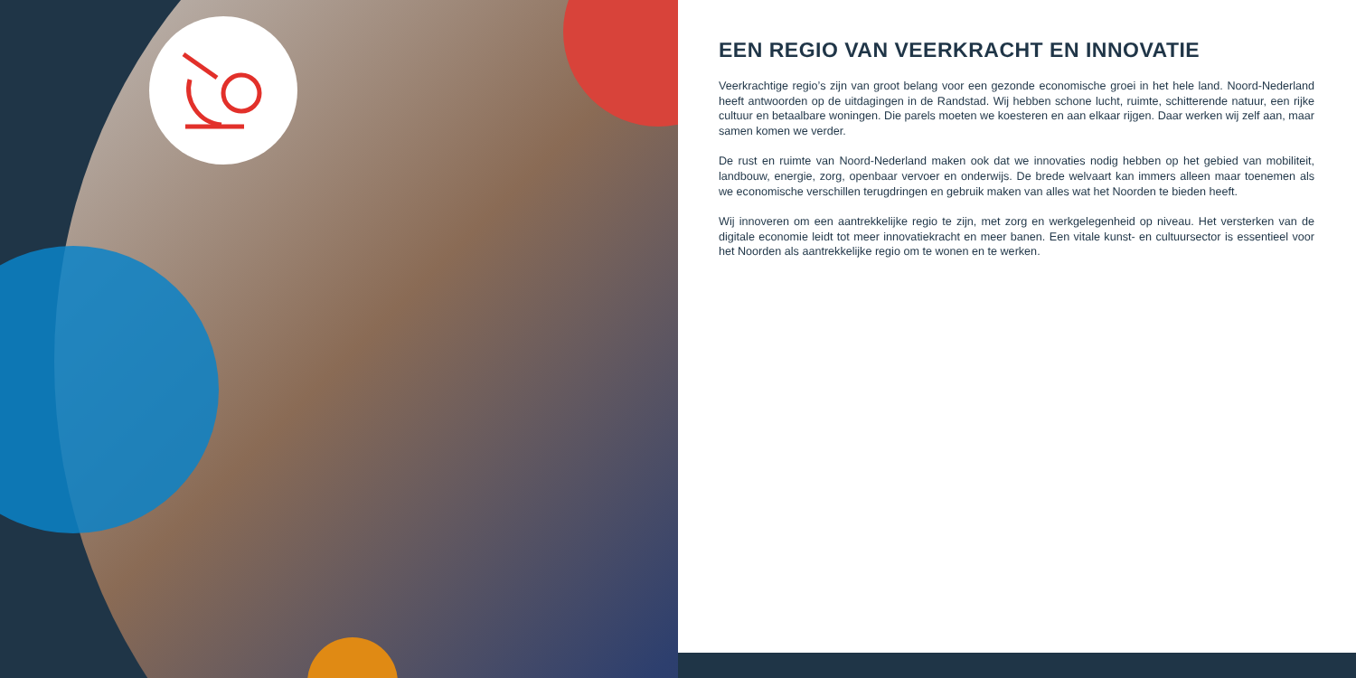EEN REGIO VAN VEERKRACHT EN INNOVATIE
Veerkrachtige regio’s zijn van groot belang voor een gezonde economische groei in het hele land. Noord-Nederland heeft antwoorden op de uitdagingen in de Randstad. Wij hebben schone lucht, ruimte, schitterende natuur, een rijke cultuur en betaalbare woningen. Die parels moeten we koesteren en aan elkaar rijgen. Daar werken wij zelf aan, maar samen komen we verder.
De rust en ruimte van Noord-Nederland maken ook dat we innovaties nodig hebben op het gebied van mobiliteit, landbouw, energie, zorg, openbaar vervoer en onderwijs. De brede welvaart kan immers alleen maar toenemen als we economische verschillen terugdringen en gebruik maken van alles wat het Noorden te bieden heeft.
Wij innoveren om een aantrekkelijke regio te zijn, met zorg en werkgelegenheid op niveau. Het versterken van de digitale economie leidt tot meer innovatiekracht en meer banen. Een vitale kunst- en cultuursector is essentieel voor het Noorden als aantrekkelijke regio om te wonen en te werken.